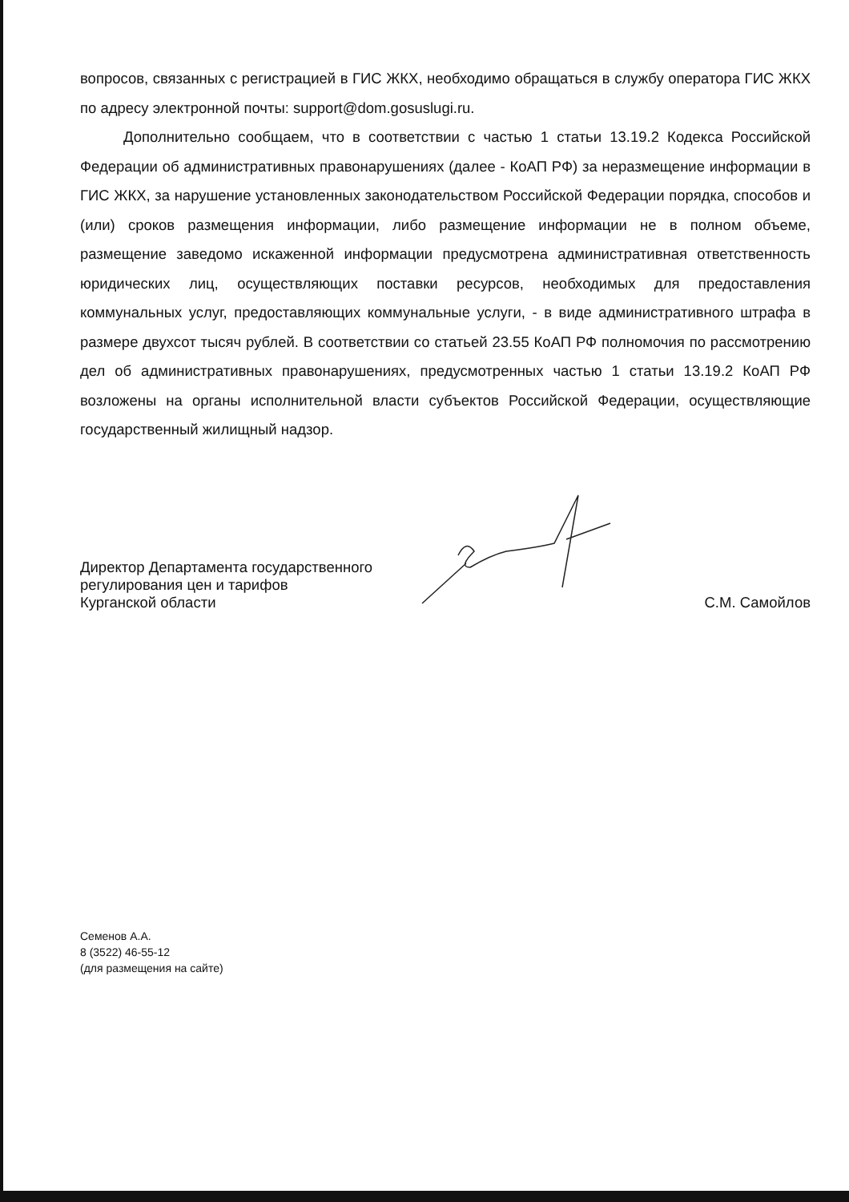вопросов, связанных с регистрацией в ГИС ЖКХ, необходимо обращаться в службу оператора ГИС ЖКХ по адресу электронной почты: support@dom.gosuslugi.ru.
Дополнительно сообщаем, что в соответствии с частью 1 статьи 13.19.2 Кодекса Российской Федерации об административных правонарушениях (далее - КоАП РФ) за неразмещение информации в ГИС ЖКХ, за нарушение установленных законодательством Российской Федерации порядка, способов и (или) сроков размещения информации, либо размещение информации не в полном объеме, размещение заведомо искаженной информации предусмотрена административная ответственность юридических лиц, осуществляющих поставки ресурсов, необходимых для предоставления коммунальных услуг, предоставляющих коммунальные услуги, - в виде административного штрафа в размере двухсот тысяч рублей. В соответствии со статьей 23.55 КоАП РФ полномочия по рассмотрению дел об административных правонарушениях, предусмотренных частью 1 статьи 13.19.2 КоАП РФ возложены на органы исполнительной власти субъектов Российской Федерации, осуществляющие государственный жилищный надзор.
Директор Департамента государственного
регулирования цен и тарифов
Курганской области
С.М. Самойлов
Семенов А.А.
8 (3522) 46-55-12
(для размещения на сайте)